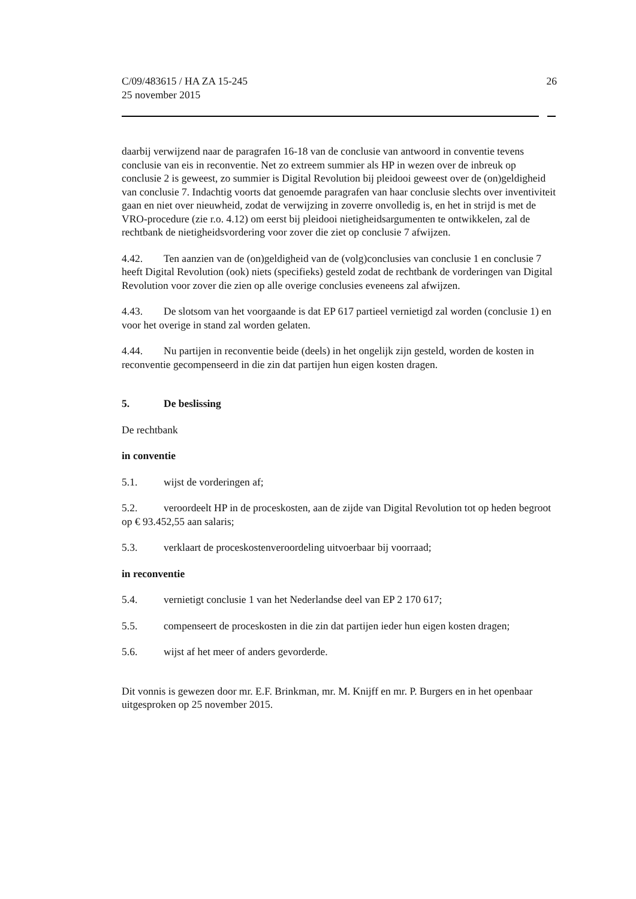C/09/483615 / HA ZA 15-245
25 november 2015
26
daarbij verwijzend naar de paragrafen 16-18 van de conclusie van antwoord in conventie tevens conclusie van eis in reconventie. Net zo extreem summier als HP in wezen over de inbreuk op conclusie 2 is geweest, zo summier is Digital Revolution bij pleidooi geweest over de (on)geldigheid van conclusie 7. Indachtig voorts dat genoemde paragrafen van haar conclusie slechts over inventiviteit gaan en niet over nieuwheid, zodat de verwijzing in zoverre onvolledig is, en het in strijd is met de VRO-procedure (zie r.o. 4.12) om eerst bij pleidooi nietigheidsargumenten te ontwikkelen, zal de rechtbank de nietigheidsvordering voor zover die ziet op conclusie 7 afwijzen.
4.42. Ten aanzien van de (on)geldigheid van de (volg)conclusies van conclusie 1 en conclusie 7 heeft Digital Revolution (ook) niets (specifieks) gesteld zodat de rechtbank de vorderingen van Digital Revolution voor zover die zien op alle overige conclusies eveneens zal afwijzen.
4.43. De slotsom van het voorgaande is dat EP 617 partieel vernietigd zal worden (conclusie 1) en voor het overige in stand zal worden gelaten.
4.44. Nu partijen in reconventie beide (deels) in het ongelijk zijn gesteld, worden de kosten in reconventie gecompenseerd in die zin dat partijen hun eigen kosten dragen.
5. De beslissing
De rechtbank
in conventie
5.1. wijst de vorderingen af;
5.2. veroordeelt HP in de proceskosten, aan de zijde van Digital Revolution tot op heden begroot op € 93.452,55 aan salaris;
5.3. verklaart de proceskostenveroordeling uitvoerbaar bij voorraad;
in reconventie
5.4. vernietigt conclusie 1 van het Nederlandse deel van EP 2 170 617;
5.5. compenseert de proceskosten in die zin dat partijen ieder hun eigen kosten dragen;
5.6. wijst af het meer of anders gevorderde.
Dit vonnis is gewezen door mr. E.F. Brinkman, mr. M. Knijff en mr. P. Burgers en in het openbaar uitgesproken op 25 november 2015.